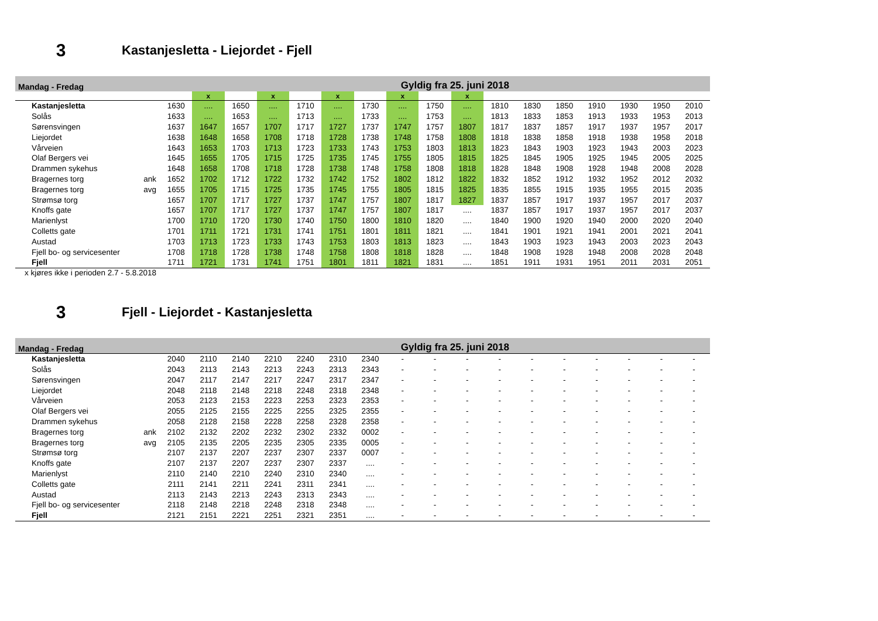3
Kastanjesletta - Liejordet - Fjell
| Mandag - Fredag | | | | | | | | Gyldig fra 25. juni 2018 | | | | | | | | | | |
| | | | x | | x | | x | | x | | x | | | | | | | |
| Kastanjesletta | | 1630 | .... | 1650 | .... | 1710 | .... | 1730 | .... | 1750 | .... | 1810 | 1830 | 1850 | 1910 | 1930 | 1950 | 2010 |
| Solås | | 1633 | .... | 1653 | .... | 1713 | .... | 1733 | .... | 1753 | .... | 1813 | 1833 | 1853 | 1913 | 1933 | 1953 | 2013 |
| Sørensvingen | | 1637 | 1647 | 1657 | 1707 | 1717 | 1727 | 1737 | 1747 | 1757 | 1807 | 1817 | 1837 | 1857 | 1917 | 1937 | 1957 | 2017 |
| Liejordet | | 1638 | 1648 | 1658 | 1708 | 1718 | 1728 | 1738 | 1748 | 1758 | 1808 | 1818 | 1838 | 1858 | 1918 | 1938 | 1958 | 2018 |
| Vårveien | | 1643 | 1653 | 1703 | 1713 | 1723 | 1733 | 1743 | 1753 | 1803 | 1813 | 1823 | 1843 | 1903 | 1923 | 1943 | 2003 | 2023 |
| Olaf Bergers vei | | 1645 | 1655 | 1705 | 1715 | 1725 | 1735 | 1745 | 1755 | 1805 | 1815 | 1825 | 1845 | 1905 | 1925 | 1945 | 2005 | 2025 |
| Drammen sykehus | | 1648 | 1658 | 1708 | 1718 | 1728 | 1738 | 1748 | 1758 | 1808 | 1818 | 1828 | 1848 | 1908 | 1928 | 1948 | 2008 | 2028 |
| Bragernes torg | ank | 1652 | 1702 | 1712 | 1722 | 1732 | 1742 | 1752 | 1802 | 1812 | 1822 | 1832 | 1852 | 1912 | 1932 | 1952 | 2012 | 2032 |
| Bragernes torg | avg | 1655 | 1705 | 1715 | 1725 | 1735 | 1745 | 1755 | 1805 | 1815 | 1825 | 1835 | 1855 | 1915 | 1935 | 1955 | 2015 | 2035 |
| Strømsø torg | | 1657 | 1707 | 1717 | 1727 | 1737 | 1747 | 1757 | 1807 | 1817 | 1827 | 1837 | 1857 | 1917 | 1937 | 1957 | 2017 | 2037 |
| Knoffs gate | | 1657 | 1707 | 1717 | 1727 | 1737 | 1747 | 1757 | 1807 | 1817 | .... | 1837 | 1857 | 1917 | 1937 | 1957 | 2017 | 2037 |
| Marienlyst | | 1700 | 1710 | 1720 | 1730 | 1740 | 1750 | 1800 | 1810 | 1820 | .... | 1840 | 1900 | 1920 | 1940 | 2000 | 2020 | 2040 |
| Colletts gate | | 1701 | 1711 | 1721 | 1731 | 1741 | 1751 | 1801 | 1811 | 1821 | .... | 1841 | 1901 | 1921 | 1941 | 2001 | 2021 | 2041 |
| Austad | | 1703 | 1713 | 1723 | 1733 | 1743 | 1753 | 1803 | 1813 | 1823 | .... | 1843 | 1903 | 1923 | 1943 | 2003 | 2023 | 2043 |
| Fjell bo- og servicesenter | | 1708 | 1718 | 1728 | 1738 | 1748 | 1758 | 1808 | 1818 | 1828 | .... | 1848 | 1908 | 1928 | 1948 | 2008 | 2028 | 2048 |
| Fjell | | 1711 | 1721 | 1731 | 1741 | 1751 | 1801 | 1811 | 1821 | 1831 | .... | 1851 | 1911 | 1931 | 1951 | 2011 | 2031 | 2051 |
x kjøres ikke i perioden 2.7 - 5.8.2018
3
Fjell - Liejordet - Kastanjesletta
| Mandag - Fredag | | | | | | | | Gyldig fra 25. juni 2018 | | | | | | | | | | |
| Kastanjesletta | | 2040 | 2110 | 2140 | 2210 | 2240 | 2310 | 2340 | - | - | - | - | - | - | - | - | - | - |
| Solås | | 2043 | 2113 | 2143 | 2213 | 2243 | 2313 | 2343 | - | - | - | - | - | - | - | - | - | - |
| Sørensvingen | | 2047 | 2117 | 2147 | 2217 | 2247 | 2317 | 2347 | - | - | - | - | - | - | - | - | - | - |
| Liejordet | | 2048 | 2118 | 2148 | 2218 | 2248 | 2318 | 2348 | - | - | - | - | - | - | - | - | - | - |
| Vårveien | | 2053 | 2123 | 2153 | 2223 | 2253 | 2323 | 2353 | - | - | - | - | - | - | - | - | - | - |
| Olaf Bergers vei | | 2055 | 2125 | 2155 | 2225 | 2255 | 2325 | 2355 | - | - | - | - | - | - | - | - | - | - |
| Drammen sykehus | | 2058 | 2128 | 2158 | 2228 | 2258 | 2328 | 2358 | - | - | - | - | - | - | - | - | - | - |
| Bragernes torg | ank | 2102 | 2132 | 2202 | 2232 | 2302 | 2332 | 0002 | - | - | - | - | - | - | - | - | - | - |
| Bragernes torg | avg | 2105 | 2135 | 2205 | 2235 | 2305 | 2335 | 0005 | - | - | - | - | - | - | - | - | - | - |
| Strømsø torg | | 2107 | 2137 | 2207 | 2237 | 2307 | 2337 | 0007 | - | - | - | - | - | - | - | - | - | - |
| Knoffs gate | | 2107 | 2137 | 2207 | 2237 | 2307 | 2337 | .... | - | - | - | - | - | - | - | - | - | - |
| Marienlyst | | 2110 | 2140 | 2210 | 2240 | 2310 | 2340 | .... | - | - | - | - | - | - | - | - | - | - |
| Colletts gate | | 2111 | 2141 | 2211 | 2241 | 2311 | 2341 | .... | - | - | - | - | - | - | - | - | - | - |
| Austad | | 2113 | 2143 | 2213 | 2243 | 2313 | 2343 | .... | - | - | - | - | - | - | - | - | - | - |
| Fjell bo- og servicesenter | | 2118 | 2148 | 2218 | 2248 | 2318 | 2348 | .... | - | - | - | - | - | - | - | - | - | - |
| Fjell | | 2121 | 2151 | 2221 | 2251 | 2321 | 2351 | .... | - | - | - | - | - | - | - | - | - | - |